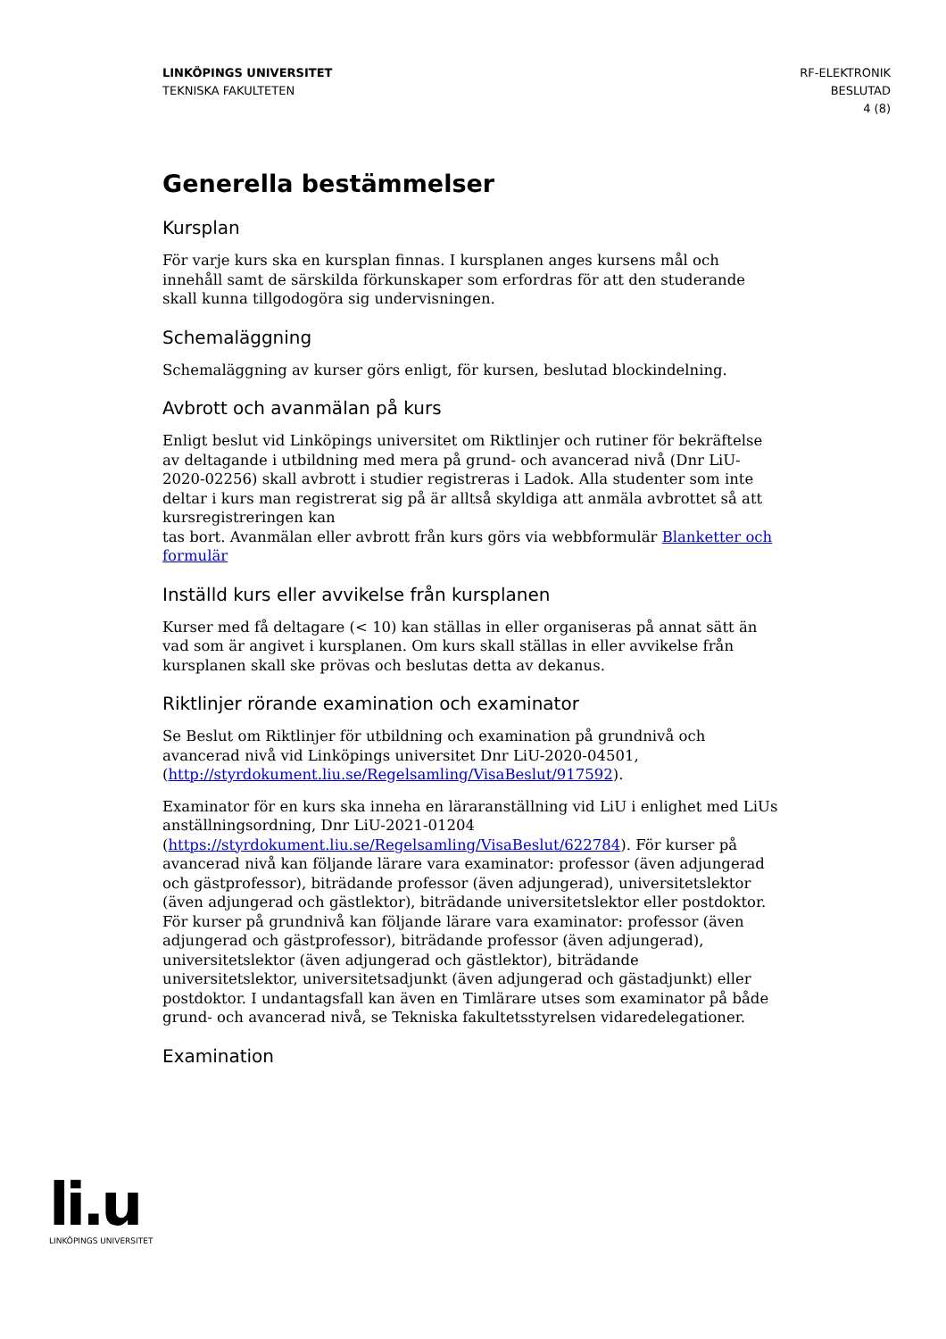LINKÖPINGS UNIVERSITET
TEKNISKA FAKULTETEN
RF-ELEKTRONIK
BESLUTAD
4 (8)
Generella bestämmelser
Kursplan
För varje kurs ska en kursplan finnas. I kursplanen anges kursens mål och innehåll samt de särskilda förkunskaper som erfordras för att den studerande skall kunna tillgodogöra sig undervisningen.
Schemaläggning
Schemaläggning av kurser görs enligt, för kursen, beslutad blockindelning.
Avbrott och avanmälan på kurs
Enligt beslut vid Linköpings universitet om Riktlinjer och rutiner för bekräftelse av deltagande i utbildning med mera på grund- och avancerad nivå (Dnr LiU-2020-02256) skall avbrott i studier registreras i Ladok. Alla studenter som inte deltar i kurs man registrerat sig på är alltså skyldiga att anmäla avbrottet så att kursregistreringen kan
tas bort. Avanmälan eller avbrott från kurs görs via webbformulär Blanketter och formulär
Inställd kurs eller avvikelse från kursplanen
Kurser med få deltagare (< 10) kan ställas in eller organiseras på annat sätt än vad som är angivet i kursplanen. Om kurs skall ställas in eller avvikelse från kursplanen skall ske prövas och beslutas detta av dekanus.
Riktlinjer rörande examination och examinator
Se Beslut om Riktlinjer för utbildning och examination på grundnivå och avancerad nivå vid Linköpings universitet Dnr LiU-2020-04501, (http://styrdokument.liu.se/Regelsamling/VisaBeslut/917592).
Examinator för en kurs ska inneha en läraranställning vid LiU i enlighet med LiUs anställningsordning, Dnr LiU-2021-01204 (https://styrdokument.liu.se/Regelsamling/VisaBeslut/622784). För kurser på avancerad nivå kan följande lärare vara examinator: professor (även adjungerad och gästprofessor), biträdande professor (även adjungerad), universitetslektor (även adjungerad och gästlektor), biträdande universitetslektor eller postdoktor. För kurser på grundnivå kan följande lärare vara examinator: professor (även adjungerad och gästprofessor), biträdande professor (även adjungerad), universitetslektor (även adjungerad och gästlektor), biträdande universitetslektor, universitetsadjunkt (även adjungerad och gästadjunkt) eller postdoktor. I undantagsfall kan även en Timlärare utses som examinator på både grund- och avancerad nivå, se Tekniska fakultetsstyrelsen vidaredelegationer.
Examination
li.u
LINKÖPINGS UNIVERSITET